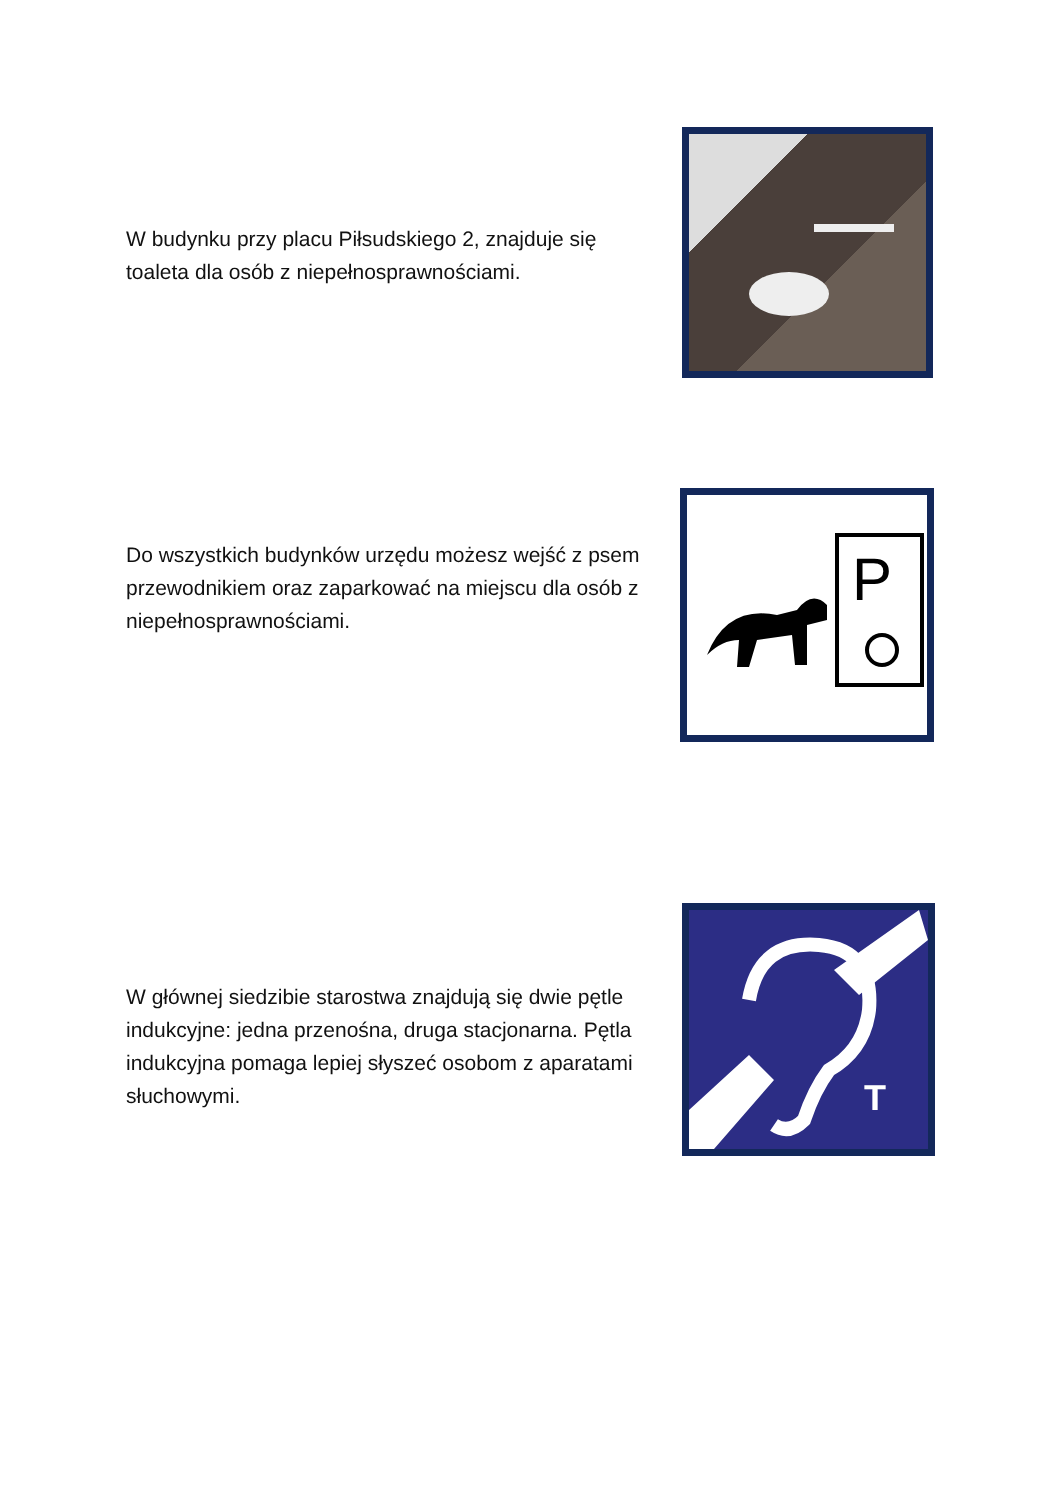W budynku przy placu Piłsudskiego 2, znajduje się toaleta dla osób z niepełnosprawnościami.
Do wszystkich budynków urzędu możesz wejść z psem przewodnikiem oraz zaparkować na miejscu dla osób z niepełnosprawnościami.
P
W głównej siedzibie starostwa znajdują się dwie pętle indukcyjne: jedna przenośna, druga stacjonarna. Pętla indukcyjna pomaga lepiej słyszeć osobom z aparatami słuchowymi.
T